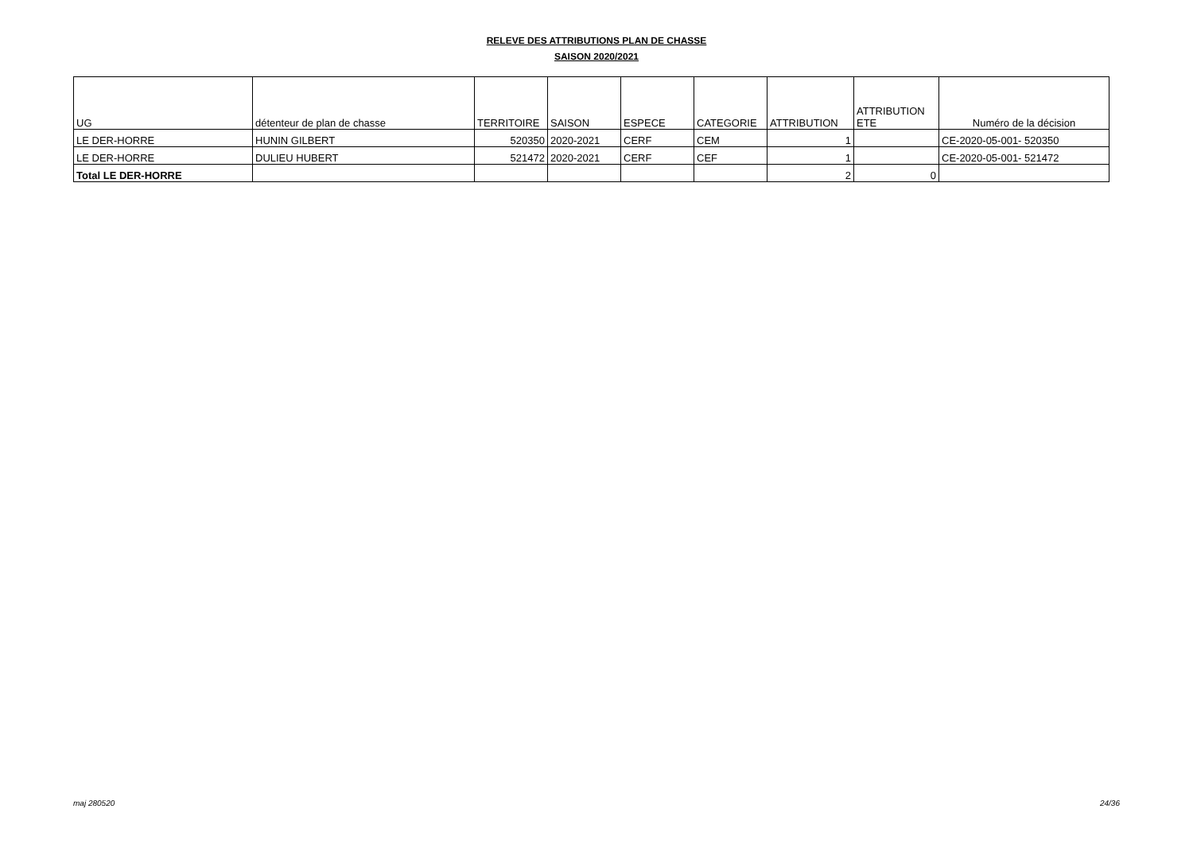RELEVE DES ATTRIBUTIONS PLAN DE CHASSE
SAISON 2020/2021
| UG | détenteur de plan de chasse | TERRITOIRE | SAISON | ESPECE | CATEGORIE | ATTRIBUTION | ATTRIBUTION ETE | Numéro de la décision |
| --- | --- | --- | --- | --- | --- | --- | --- | --- |
| LE DER-HORRE | HUNIN GILBERT | 520350 | 2020-2021 | CERF | CEM | 1 | | CE-2020-05-001- 520350 |
| LE DER-HORRE | DULIEU HUBERT | 521472 | 2020-2021 | CERF | CEF | 1 | | CE-2020-05-001- 521472 |
| Total LE DER-HORRE | | | | | | 2 | 0 | |
maj 280520 24/36